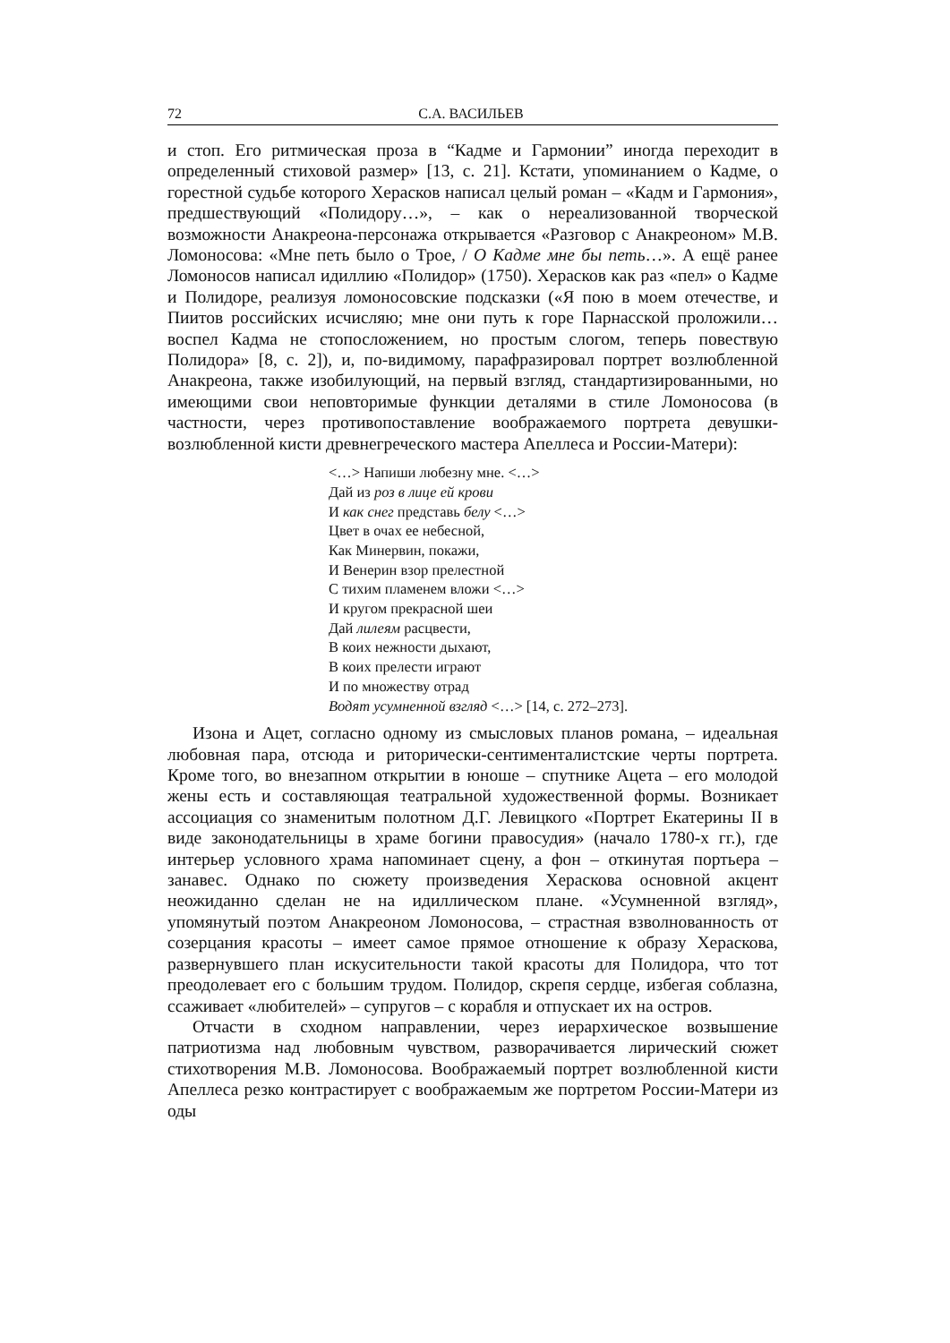72 С.А. ВАСИЛЬЕВ
и стоп. Его ритмическая проза в “Кадме и Гармонии” иногда переходит в определенный стиховой размер» [13, с. 21]. Кстати, упоминанием о Кадме, о горестной судьбе которого Херасков написал целый роман – «Кадм и Гармония», предшествующий «Полидору…», – как о нереализованной творческой возможности Анакреона-персонажа открывается «Разговор с Анакреоном» М.В. Ломоносова: «Мне петь было о Трое, / О Кадме мне бы петь…». А ещё ранее Ломоносов написал идиллию «Полидор» (1750). Херасков как раз «пел» о Кадме и Полидоре, реализуя ломоносовские подсказки («Я пою в моем отечестве, и Пиитов российских исчисляю; мне они путь к горе Парнасской проложили… воспел Кадма не стопосложением, но простым слогом, теперь повествую Полидора» [8, с. 2]), и, по-видимому, парафразировал портрет возлюбленной Анакреона, также изобилующий, на первый взгляд, стандартизированными, но имеющими свои неповторимые функции деталями в стиле Ломоносова (в частности, через противопоставление воображаемого портрета девушки-возлюбленной кисти древнегреческого мастера Апеллеса и России-Матери):
<…> Напиши любезну мне. <…>
Дай из роз в лице ей крови
И как снег представь белу <…>
Цвет в очах ее небесной,
Как Минервин, покажи,
И Венерин взор прелестной
С тихим пламенем вложи <…>
И кругом прекрасной шеи
Дай лилеям расцвести,
В коих нежности дыхают,
В коих прелести играют
И по множеству отрад
Водят усумненной взгляд <…> [14, с. 272–273].
Изона и Ацет, согласно одному из смысловых планов романа, – идеальная любовная пара, отсюда и риторически-сентименталистские черты портрета. Кроме того, во внезапном открытии в юноше – спутнике Ацета – его молодой жены есть и составляющая театральной художественной формы. Возникает ассоциация со знаменитым полотном Д.Г. Левицкого «Портрет Екатерины II в виде законодательницы в храме богини правосудия» (начало 1780-х гг.), где интерьер условного храма напоминает сцену, а фон – откинутая портьера – занавес. Однако по сюжету произведения Хераскова основной акцент неожиданно сделан не на идиллическом плане. «Усумненной взгляд», упомянутый поэтом Анакреоном Ломоносова, – страстная взволнованность от созерцания красоты – имеет самое прямое отношение к образу Хераскова, развернувшего план искусительности такой красоты для Полидора, что тот преодолевает его с большим трудом. Полидор, скрепя сердце, избегая соблазна, ссаживает «любителей» – супругов – с корабля и отпускает их на остров.
Отчасти в сходном направлении, через иерархическое возвышение патриотизма над любовным чувством, разворачивается лирический сюжет стихотворения М.В. Ломоносова. Воображаемый портрет возлюбленной кисти Апеллеса резко контрастирует с воображаемым же портретом России-Матери из оды